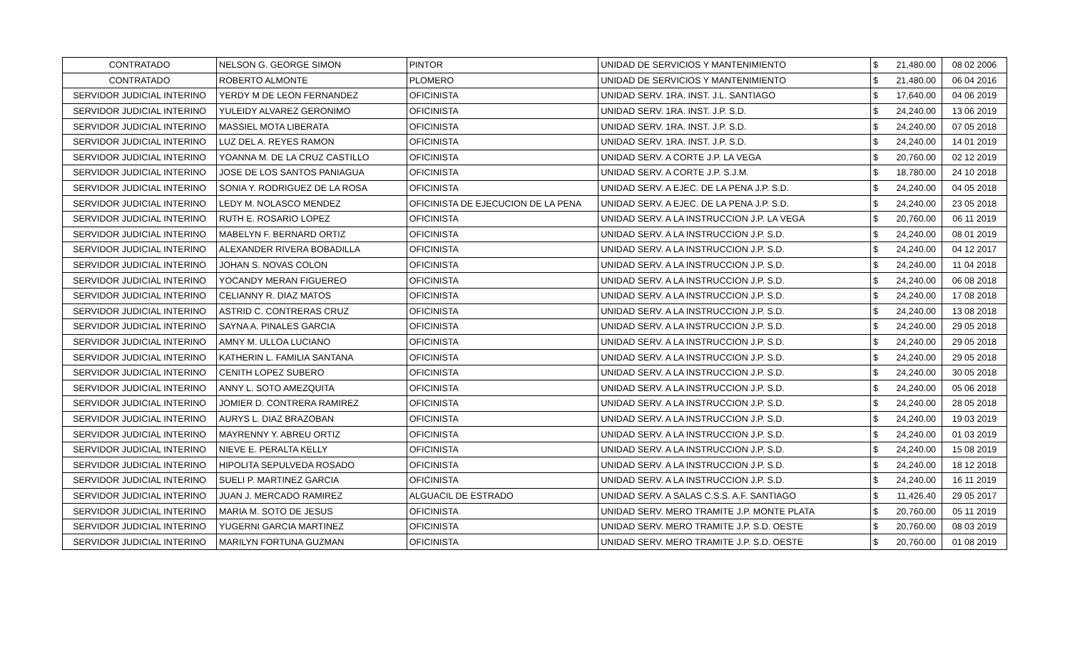| CONTRATADO | NELSON G. GEORGE SIMON | PINTOR | UNIDAD DE SERVICIOS Y MANTENIMIENTO | $ | 21,480.00 | 08 02 2006 |
| CONTRATADO | ROBERTO ALMONTE | PLOMERO | UNIDAD DE SERVICIOS Y MANTENIMIENTO | $ | 21,480.00 | 06 04 2016 |
| SERVIDOR JUDICIAL INTERINO | YERDY M DE LEON FERNANDEZ | OFICINISTA | UNIDAD SERV. 1RA. INST. J.L. SANTIAGO | $ | 17,640.00 | 04 06 2019 |
| SERVIDOR JUDICIAL INTERINO | YULEIDY ALVAREZ GERONIMO | OFICINISTA | UNIDAD SERV. 1RA. INST. J.P. S.D. | $ | 24,240.00 | 13 06 2019 |
| SERVIDOR JUDICIAL INTERINO | MASSIEL MOTA LIBERATA | OFICINISTA | UNIDAD SERV. 1RA. INST. J.P. S.D. | $ | 24,240.00 | 07 05 2018 |
| SERVIDOR JUDICIAL INTERINO | LUZ DEL A. REYES RAMON | OFICINISTA | UNIDAD SERV. 1RA. INST. J.P. S.D. | $ | 24,240.00 | 14 01 2019 |
| SERVIDOR JUDICIAL INTERINO | YOANNA M. DE LA CRUZ CASTILLO | OFICINISTA | UNIDAD SERV. A CORTE J.P. LA VEGA | $ | 20,760.00 | 02 12 2019 |
| SERVIDOR JUDICIAL INTERINO | JOSE DE LOS SANTOS PANIAGUA | OFICINISTA | UNIDAD SERV. A CORTE J.P. S.J.M. | $ | 18,780.00 | 24 10 2018 |
| SERVIDOR JUDICIAL INTERINO | SONIA Y. RODRIGUEZ DE LA ROSA | OFICINISTA | UNIDAD SERV. A EJEC. DE LA PENA J.P. S.D. | $ | 24,240.00 | 04 05 2018 |
| SERVIDOR JUDICIAL INTERINO | LEDY M. NOLASCO MENDEZ | OFICINISTA DE EJECUCION DE LA PENA | UNIDAD SERV. A EJEC. DE LA PENA J.P. S.D. | $ | 24,240.00 | 23 05 2018 |
| SERVIDOR JUDICIAL INTERINO | RUTH E. ROSARIO LOPEZ | OFICINISTA | UNIDAD SERV. A LA INSTRUCCION J.P. LA VEGA | $ | 20,760.00 | 06 11 2019 |
| SERVIDOR JUDICIAL INTERINO | MABELYN F. BERNARD ORTIZ | OFICINISTA | UNIDAD SERV. A LA INSTRUCCION J.P. S.D. | $ | 24,240.00 | 08 01 2019 |
| SERVIDOR JUDICIAL INTERINO | ALEXANDER RIVERA BOBADILLA | OFICINISTA | UNIDAD SERV. A LA INSTRUCCION J.P. S.D. | $ | 24,240.00 | 04 12 2017 |
| SERVIDOR JUDICIAL INTERINO | JOHAN S. NOVAS COLON | OFICINISTA | UNIDAD SERV. A LA INSTRUCCION J.P. S.D. | $ | 24,240.00 | 11 04 2018 |
| SERVIDOR JUDICIAL INTERINO | YOCANDY MERAN FIGUEREO | OFICINISTA | UNIDAD SERV. A LA INSTRUCCION J.P. S.D. | $ | 24,240.00 | 06 08 2018 |
| SERVIDOR JUDICIAL INTERINO | CELIANNY R. DIAZ MATOS | OFICINISTA | UNIDAD SERV. A LA INSTRUCCION J.P. S.D. | $ | 24,240.00 | 17 08 2018 |
| SERVIDOR JUDICIAL INTERINO | ASTRID C. CONTRERAS CRUZ | OFICINISTA | UNIDAD SERV. A LA INSTRUCCION J.P. S.D. | $ | 24,240.00 | 13 08 2018 |
| SERVIDOR JUDICIAL INTERINO | SAYNA A. PINALES GARCIA | OFICINISTA | UNIDAD SERV. A LA INSTRUCCION J.P. S.D. | $ | 24,240.00 | 29 05 2018 |
| SERVIDOR JUDICIAL INTERINO | AMNY M. ULLOA LUCIANO | OFICINISTA | UNIDAD SERV. A LA INSTRUCCION J.P. S.D. | $ | 24,240.00 | 29 05 2018 |
| SERVIDOR JUDICIAL INTERINO | KATHERIN L. FAMILIA SANTANA | OFICINISTA | UNIDAD SERV. A LA INSTRUCCION J.P. S.D. | $ | 24,240.00 | 29 05 2018 |
| SERVIDOR JUDICIAL INTERINO | CENITH LOPEZ SUBERO | OFICINISTA | UNIDAD SERV. A LA INSTRUCCION J.P. S.D. | $ | 24,240.00 | 30 05 2018 |
| SERVIDOR JUDICIAL INTERINO | ANNY L. SOTO AMEZQUITA | OFICINISTA | UNIDAD SERV. A LA INSTRUCCION J.P. S.D. | $ | 24,240.00 | 05 06 2018 |
| SERVIDOR JUDICIAL INTERINO | JOMIER D. CONTRERA RAMIREZ | OFICINISTA | UNIDAD SERV. A LA INSTRUCCION J.P. S.D. | $ | 24,240.00 | 28 05 2018 |
| SERVIDOR JUDICIAL INTERINO | AURYS L. DIAZ BRAZOBAN | OFICINISTA | UNIDAD SERV. A LA INSTRUCCION J.P. S.D. | $ | 24,240.00 | 19 03 2019 |
| SERVIDOR JUDICIAL INTERINO | MAYRENNY Y. ABREU ORTIZ | OFICINISTA | UNIDAD SERV. A LA INSTRUCCION J.P. S.D. | $ | 24,240.00 | 01 03 2019 |
| SERVIDOR JUDICIAL INTERINO | NIEVE E. PERALTA KELLY | OFICINISTA | UNIDAD SERV. A LA INSTRUCCION J.P. S.D. | $ | 24,240.00 | 15 08 2019 |
| SERVIDOR JUDICIAL INTERINO | HIPOLITA SEPULVEDA ROSADO | OFICINISTA | UNIDAD SERV. A LA INSTRUCCION J.P. S.D. | $ | 24,240.00 | 18 12 2018 |
| SERVIDOR JUDICIAL INTERINO | SUELI P. MARTINEZ GARCIA | OFICINISTA | UNIDAD SERV. A LA INSTRUCCION J.P. S.D. | $ | 24,240.00 | 16 11 2019 |
| SERVIDOR JUDICIAL INTERINO | JUAN J. MERCADO RAMIREZ | ALGUACIL DE ESTRADO | UNIDAD SERV. A SALAS C.S.S. A.F. SANTIAGO | $ | 11,426.40 | 29 05 2017 |
| SERVIDOR JUDICIAL INTERINO | MARIA M. SOTO DE JESUS | OFICINISTA | UNIDAD SERV. MERO TRAMITE J.P. MONTE PLATA | $ | 20,760.00 | 05 11 2019 |
| SERVIDOR JUDICIAL INTERINO | YUGERNI GARCIA MARTINEZ | OFICINISTA | UNIDAD SERV. MERO TRAMITE J.P. S.D. OESTE | $ | 20,760.00 | 08 03 2019 |
| SERVIDOR JUDICIAL INTERINO | MARILYN FORTUNA GUZMAN | OFICINISTA | UNIDAD SERV. MERO TRAMITE J.P. S.D. OESTE | $ | 20,760.00 | 01 08 2019 |